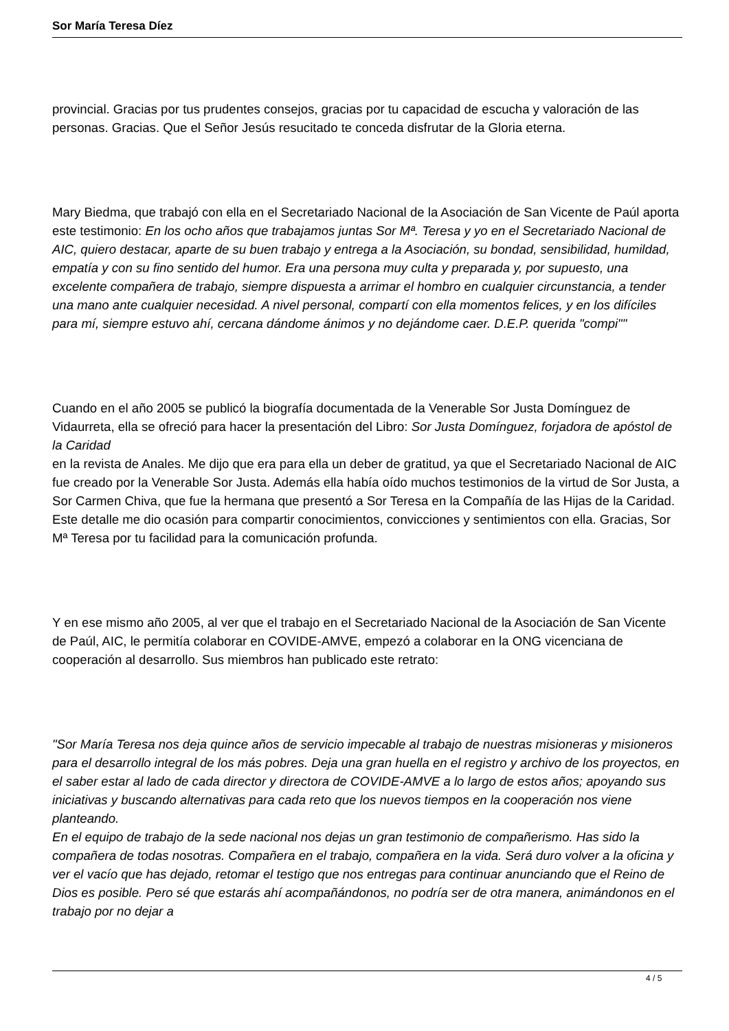Sor María Teresa Díez
provincial. Gracias por tus prudentes consejos, gracias por tu capacidad de escucha y valoración de las personas. Gracias. Que el Señor Jesús resucitado te conceda disfrutar de la Gloria eterna.
Mary Biedma, que trabajó con ella en el Secretariado Nacional de la Asociación de San Vicente de Paúl aporta este testimonio: En los ocho años que trabajamos juntas Sor Mª. Teresa y yo en el Secretariado Nacional de AIC, quiero destacar, aparte de su buen trabajo y entrega a la Asociación, su bondad, sensibilidad, humildad, empatía y con su fino sentido del humor. Era una persona muy culta y preparada y, por supuesto, una excelente compañera de trabajo, siempre dispuesta a arrimar el hombro en cualquier circunstancia, a tender una mano ante cualquier necesidad. A nivel personal, compartí con ella momentos felices, y en los difíciles para mí, siempre estuvo ahí, cercana dándome ánimos y no dejándome caer. D.E.P. querida "compi""
Cuando en el año 2005 se publicó la biografía documentada de la Venerable Sor Justa Domínguez de Vidaurreta, ella se ofreció para hacer la presentación del Libro: Sor Justa Domínguez, forjadora de apóstol de la Caridad
en la revista de Anales. Me dijo que era para ella un deber de gratitud, ya que el Secretariado Nacional de AIC fue creado por la Venerable Sor Justa. Además ella había oído muchos testimonios de la virtud de Sor Justa, a Sor Carmen Chiva, que fue la hermana que presentó a Sor Teresa en la Compañía de las Hijas de la Caridad. Este detalle me dio ocasión para compartir conocimientos, convicciones y sentimientos con ella. Gracias, Sor Mª Teresa por tu facilidad para la comunicación profunda.
Y en ese mismo año 2005, al ver que el trabajo en el Secretariado Nacional de la Asociación de San Vicente de Paúl, AIC, le permitía colaborar en COVIDE-AMVE, empezó a colaborar en la ONG vicenciana de cooperación al desarrollo. Sus miembros han publicado este retrato:
"Sor María Teresa nos deja quince años de servicio impecable al trabajo de nuestras misioneras y misioneros para el desarrollo integral de los más pobres. Deja una gran huella en el registro y archivo de los proyectos, en el saber estar al lado de cada director y directora de COVIDE-AMVE a lo largo de estos años; apoyando sus iniciativas y buscando alternativas para cada reto que los nuevos tiempos en la cooperación nos viene planteando.
En el equipo de trabajo de la sede nacional nos dejas un gran testimonio de compañerismo. Has sido la compañera de todas nosotras. Compañera en el trabajo, compañera en la vida. Será duro volver a la oficina y ver el vacío que has dejado, retomar el testigo que nos entregas para continuar anunciando que el Reino de Dios es posible. Pero sé que estarás ahí acompañándonos, no podría ser de otra manera, animándonos en el trabajo por no dejar a
4 / 5